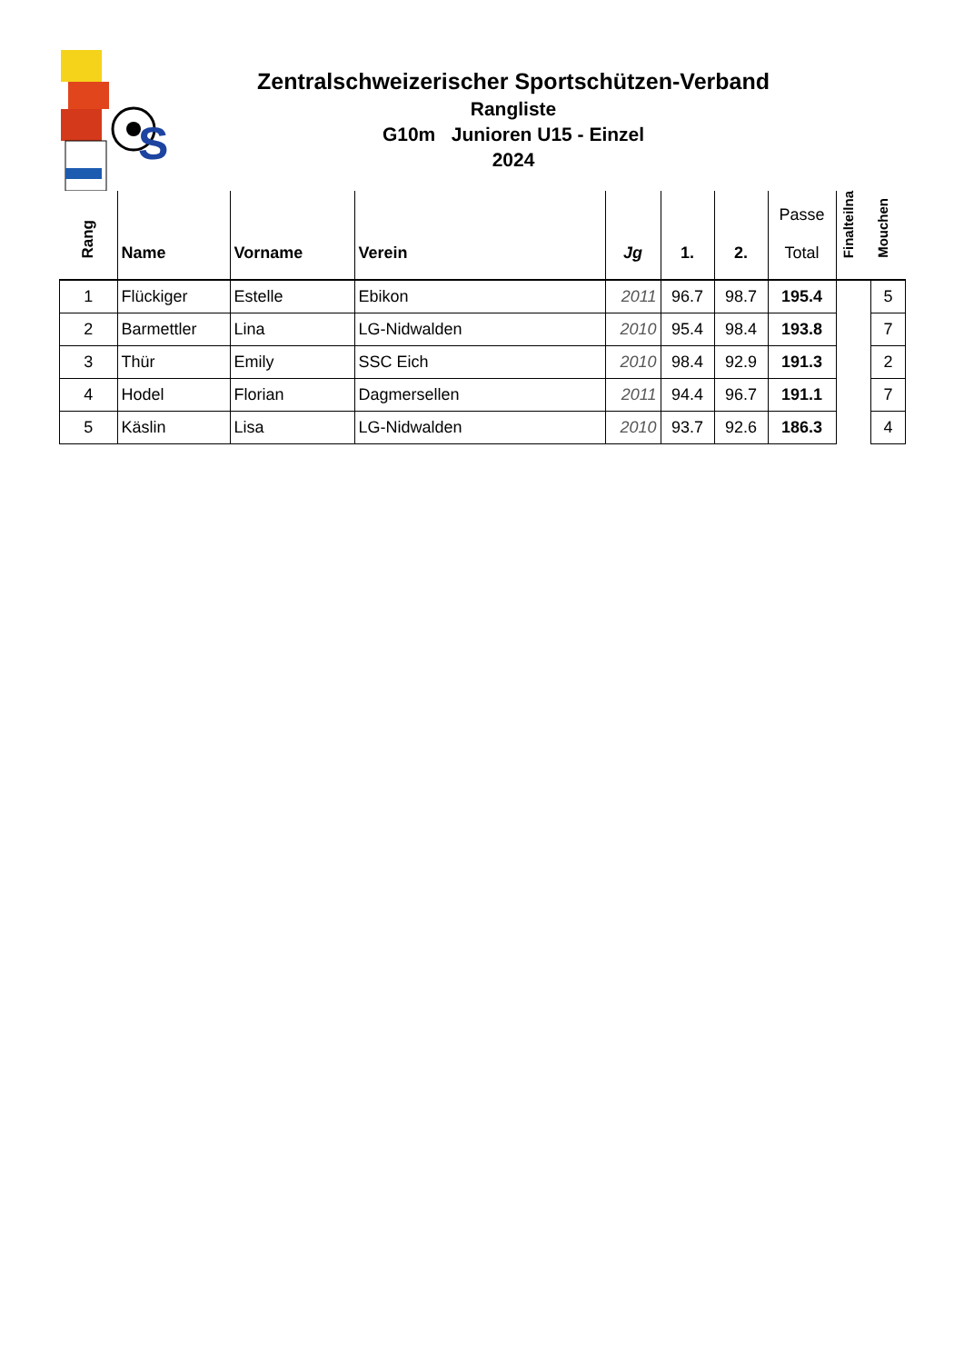S
Zentralschweizerischer Sportschützen-Verband
Rangliste
G10m Junioren U15 - Einzel
2024
| Rang | Name | Vorname | Verein | Jg | 1. | 2. | Passe Total | Finalteilna | Mouchen |
| --- | --- | --- | --- | --- | --- | --- | --- | --- | --- |
| 1 | Flückiger | Estelle | Ebikon | 2011 | 96.7 | 98.7 | 195.4 | | 5 |
| 2 | Barmettler | Lina | LG-Nidwalden | 2010 | 95.4 | 98.4 | 193.8 | | 7 |
| 3 | Thür | Emily | SSC Eich | 2010 | 98.4 | 92.9 | 191.3 | | 2 |
| 4 | Hodel | Florian | Dagmersellen | 2011 | 94.4 | 96.7 | 191.1 | | 7 |
| 5 | Käslin | Lisa | LG-Nidwalden | 2010 | 93.7 | 92.6 | 186.3 | | 4 |